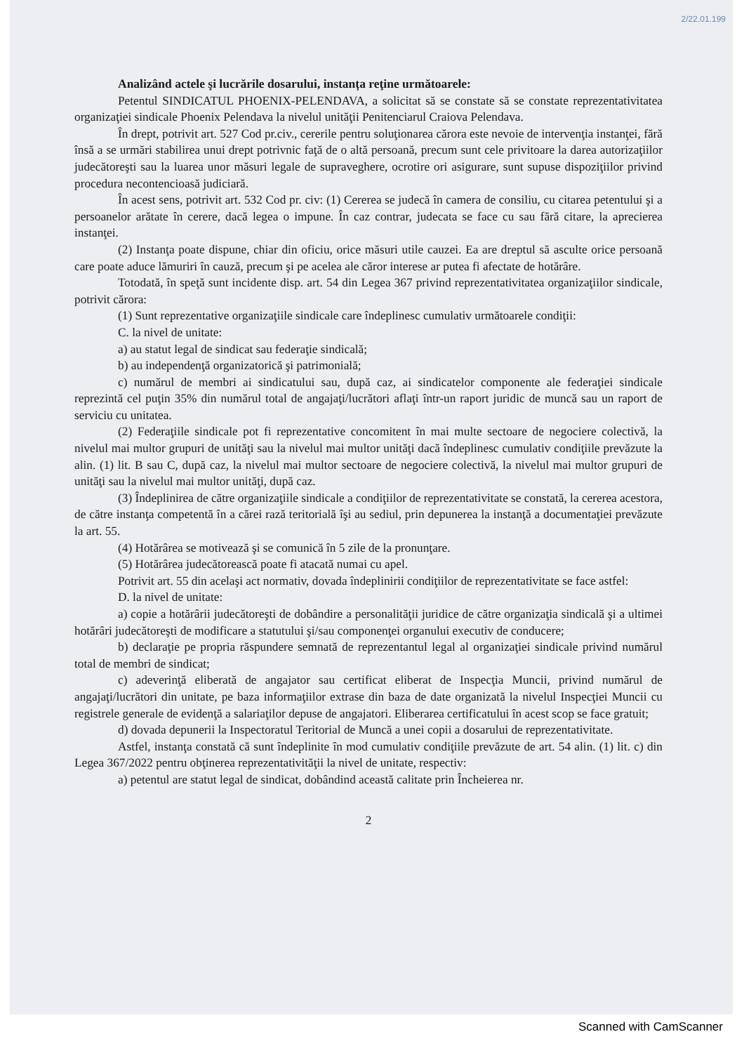2/22.01.199
Analizând actele şi lucrările dosarului, instanța reţine următoarele:
Petentul SINDICATUL PHOENIX-PELENDAVA, a solicitat să se constate să se constate reprezentativitatea organizaţiei sindicale Phoenix Pelendava la nivelul unităţii Penitenciarul Craiova Pelendava.
În drept, potrivit art. 527 Cod pr.civ., cererile pentru soluţionarea cărora este nevoie de intervenţia instanţei, fără însă a se urmări stabilirea unui drept potrivnic faţă de o altă persoană, precum sunt cele privitoare la darea autorizaţiilor judecătoreşti sau la luarea unor măsuri legale de supraveghere, ocrotire ori asigurare, sunt supuse dispoziţiilor privind procedura necontencioasă judiciară.
În acest sens, potrivit art. 532 Cod pr. civ: (1) Cererea se judecă în camera de consiliu, cu citarea petentului şi a persoanelor arătate în cerere, dacă legea o impune. În caz contrar, judecata se face cu sau fără citare, la aprecierea instanţei.
(2) Instanţa poate dispune, chiar din oficiu, orice măsuri utile cauzei. Ea are dreptul să asculte orice persoană care poate aduce lămuriri în cauză, precum şi pe acelea ale căror interese ar putea fi afectate de hotărâre.
Totodată, în speţă sunt incidente disp. art. 54 din Legea 367 privind reprezentativitatea organizaţiilor sindicale, potrivit cărora:
(1) Sunt reprezentative organizaţiile sindicale care îndeplinesc cumulativ următoarele condiţii:
C. la nivel de unitate:
a) au statut legal de sindicat sau federaţie sindicală;
b) au independenţă organizatorică şi patrimonială;
c) numărul de membri ai sindicatului sau, după caz, ai sindicatelor componente ale federaţiei sindicale reprezintă cel puţin 35% din numărul total de angajaţi/lucrători aflaţi într-un raport juridic de muncă sau un raport de serviciu cu unitatea.
(2) Federaţiile sindicale pot fi reprezentative concomitent în mai multe sectoare de negociere colectivă, la nivelul mai multor grupuri de unităţi sau la nivelul mai multor unităţi dacă îndeplinesc cumulativ condiţiile prevăzute la alin. (1) lit. B sau C, după caz, la nivelul mai multor sectoare de negociere colectivă, la nivelul mai multor grupuri de unităţi sau la nivelul mai multor unităţi, după caz.
(3) Îndeplinirea de către organizaţiile sindicale a condiţiilor de reprezentativitate se constată, la cererea acestora, de către instanţa competentă în a cărei rază teritorială îşi au sediul, prin depunerea la instanţă a documentaţiei prevăzute la art. 55.
(4) Hotărârea se motivează şi se comunică în 5 zile de la pronunţare.
(5) Hotărârea judecătorească poate fi atacată numai cu apel.
Potrivit art. 55 din acelaşi act normativ, dovada îndeplinirii condiţiilor de reprezentativitate se face astfel:
D. la nivel de unitate:
a) copie a hotărârii judecătoreşti de dobândire a personalităţii juridice de către organizaţia sindicală şi a ultimei hotărâri judecătoreşti de modificare a statutului şi/sau componenţei organului executiv de conducere;
b) declaraţie pe propria răspundere semnată de reprezentantul legal al organizaţiei sindicale privind numărul total de membri de sindicat;
c) adeverinţă eliberată de angajator sau certificat eliberat de Inspecţia Muncii, privind numărul de angajaţi/lucrători din unitate, pe baza informaţiilor extrase din baza de date organizată la nivelul Inspecţiei Muncii cu registrele generale de evidenţă a salariaţilor depuse de angajatori. Eliberarea certificatului în acest scop se face gratuit;
d) dovada depunerii la Inspectoratul Teritorial de Muncă a unei copii a dosarului de reprezentativitate.
Astfel, instanţa constată că sunt îndeplinite în mod cumulativ condiţiile prevăzute de art. 54 alin. (1) lit. c) din Legea 367/2022 pentru obţinerea reprezentativităţii la nivel de unitate, respectiv:
a) petentul are statut legal de sindicat, dobândind această calitate prin Încheierea nr.
2
Scanned with CamScanner